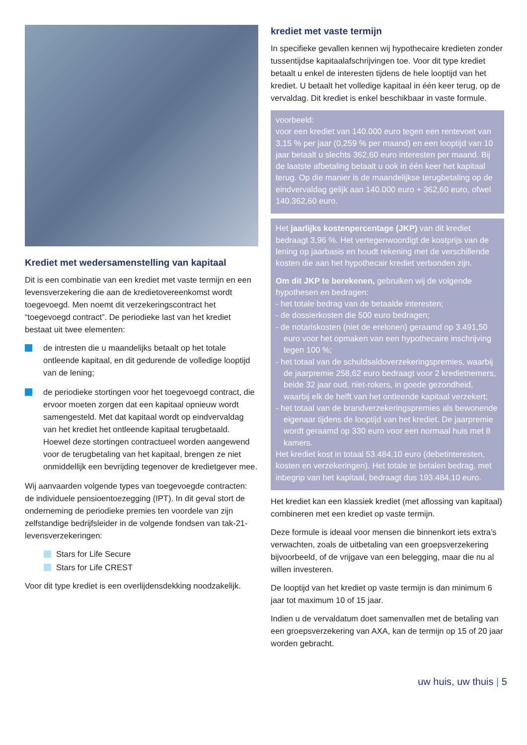Krediet met wedersamenstelling van kapitaal
Dit is een combinatie van een krediet met vaste termijn en een levensverzekering die aan de kredietovereenkomst wordt toegevoegd. Men noemt dit verzekeringscontract het “toegevoegd contract”. De periodieke last van het krediet bestaat uit twee elementen:
de intresten die u maandelijks betaalt op het totale ontleende kapitaal, en dit gedurende de volledige looptijd van de lening;
de periodieke stortingen voor het toegevoegd contract, die ervoor moeten zorgen dat een kapitaal opnieuw wordt samengesteld. Met dat kapitaal wordt op eindvervaldag van het krediet het ontleende kapitaal terugbetaald. Hoewel deze stortingen contractueel worden aangewend voor de terugbetaling van het kapitaal, brengen ze niet onmiddellijk een bevrijding tegenover de kredietgever mee.
Wij aanvaarden volgende types van toegevoegde contracten: de individuele pensioentoezegging (IPT). In dit geval stort de onderneming de periodieke premies ten voordele van zijn zelfstandige bedrijfsleider in de volgende fondsen van tak-21-levensverzekeringen:
Stars for Life Secure
Stars for Life CREST
Voor dit type krediet is een overlijdensdekking noodzakelijk.
krediet met vaste termijn
In specifieke gevallen kennen wij hypothecaire kredieten zonder tussentijdse kapitaalafschrijvingen toe. Voor dit type krediet betaalt u enkel de interesten tijdens de hele looptijd van het krediet. U betaalt het volledige kapitaal in één keer terug, op de vervaldag. Dit krediet is enkel beschikbaar in vaste formule.
voorbeeld:
voor een krediet van 140.000 euro tegen een rentevoet van 3,15 % per jaar (0,259 % per maand) en een looptijd van 10 jaar betaalt u slechts 362,60 euro interesten per maand. Bij de laatste afbetaling betaalt u ook in één keer het kapitaal terug. Op die manier is de maandelijkse terugbetaling op de eindvervaldag gelijk aan 140.000 euro + 362,60 euro, ofwel 140.362,60 euro.
Het jaarlijks kostenpercentage (JKP) van dit krediet bedraagt 3,96 %. Het vertegenwoordigt de kostprijs van de lening op jaarbasis en houdt rekening met de verschillende kosten die aan het hypothecair krediet verbonden zijn.
Om dit JKP te berekenen, gebruiken wij de volgende hypothesen en bedragen:
- het totale bedrag van de betaalde interesten;
- de dossierkosten die 500 euro bedragen;
- de notariskosten (niet de erelonen) geraamd op 3.491,50 euro voor het opmaken van een hypothecaire inschrijving tegen 100 %;
- het totaal van de schuldsaldoverzekeringspremies, waarbij de jaarpremie 258,62 euro bedraagt voor 2 kredietnemers, beide 32 jaar oud, niet-rokers, in goede gezondheid, waarbij elk de helft van het ontleende kapitaal verzekert;
- het totaal van de brandverzekeringspremies als bewonende eigenaar tijdens de looptijd van het krediet. De jaarpremie wordt geraamd op 330 euro voor een normaal huis met 8 kamers.
Het krediet kost in totaal 53.484,10 euro (debetinteresten, kosten en verzekeringen). Het totale te betalen bedrag, met inbegrip van het kapitaal, bedraagt dus 193.484,10 euro.
Het krediet kan een klassiek krediet (met aflossing van kapitaal) combineren met een krediet op vaste termijn.
Deze formule is ideaal voor mensen die binnenkort iets extra’s verwachten, zoals de uitbetaling van een groepsverzekering bijvoorbeeld, of de vrijgave van een belegging, maar die nu al willen investeren.
De looptijd van het krediet op vaste termijn is dan minimum 6 jaar tot maximum 10 of 15 jaar.
Indien u de vervaldatum doet samenvallen met de betaling van een groepsverzekering van AXA, kan de termijn op 15 of 20 jaar worden gebracht.
uw huis, uw thuis | 5